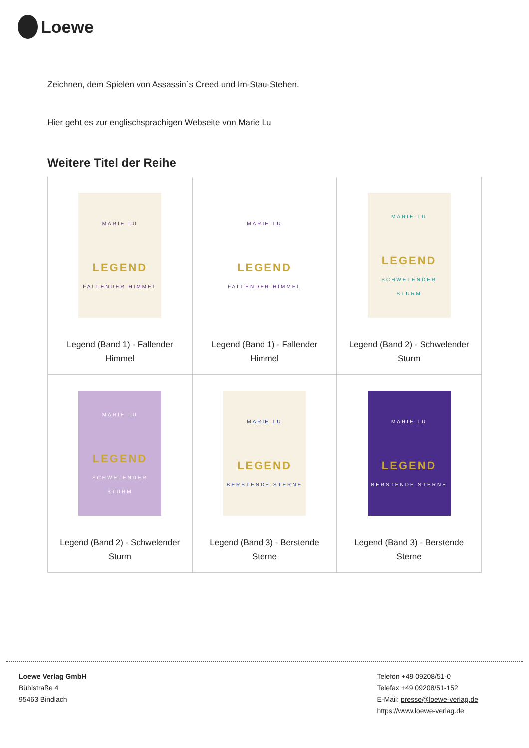Loewe
Zeichnen, dem Spielen von Assassin´s Creed und Im-Stau-Stehen.
Hier geht es zur englischsprachigen Webseite von Marie Lu
Weitere Titel der Reihe
| MARIE LU LEGEND FALLENDER HIMMEL Legend (Band 1) - Fallender Himmel | MARIE LU LEGEND FALLENDER HIMMEL Legend (Band 1) - Fallender Himmel | MARIE LU LEGEND SCHWELENDER STURM Legend (Band 2) - Schwelender Sturm |
| MARIE LU LEGEND SCHWELENDER STURM Legend (Band 2) - Schwelender Sturm | MARIE LU LEGEND BERSTENDE STERNE Legend (Band 3) - Berstende Sterne | MARIE LU LEGEND BERSTENDE STERNE Legend (Band 3) - Berstende Sterne |
Loewe Verlag GmbH
Bühlstraße 4
95463 Bindlach
Telefon +49 09208/51-0
Telefax +49 09208/51-152
E-Mail: presse@loewe-verlag.de
https://www.loewe-verlag.de